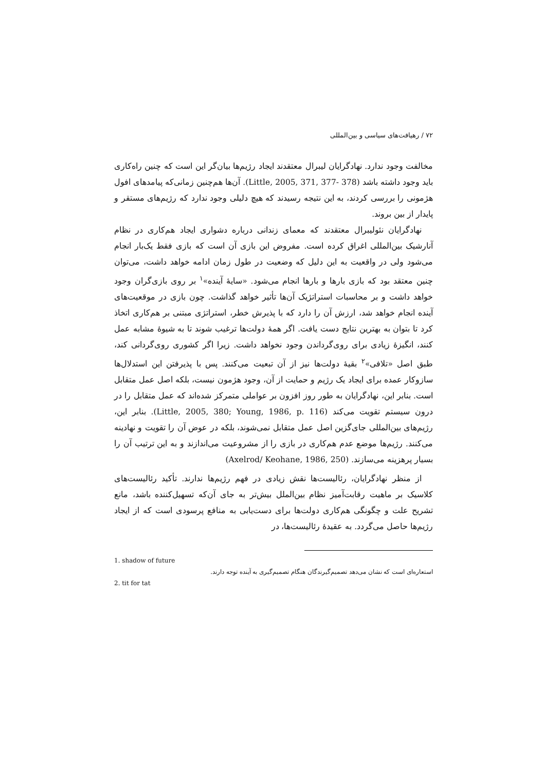۷۲ / رهیافت‌های سیاسی و بین‌المللی
مخالفت وجود ندارد. نهادگرایان لیبرال معتقدند ایجاد رژیم‌ها بیان‌گر این است که چنین راه‌کاری باید وجود داشته باشد (Little, 2005, 371, 377- 378). آن‌ها هم‌چنین زمانی‌که پیامدهای افول هژمونی را بررسی کردند، به این نتیجه رسیدند که هیچ دلیلی وجود ندارد که رژیم‌های مستقر و پایدار از بین بروند.
نهادگرایان نئولیبرال معتقدند که معمای زندانی درباره دشواری ایجاد هم‌کاری در نظام آنارشیک بین‌المللی اغراق کرده است. مفروض این بازی آن است که بازی فقط یک‌بار انجام می‌شود ولی در واقعیت به این دلیل که وضعیت در طول زمان ادامه خواهد داشت، می‌توان چنین معتقد بود که بازی بارها و بارها انجام می‌شود. «سایهٔ آینده»<sup>۱</sup> بر روی بازی‌گران وجود خواهد داشت و بر محاسبات استراتژیک آن‌ها تأثیر خواهد گذاشت. چون بازی در موقعیت‌های آینده انجام خواهد شد، ارزش آن را دارد که با پذیرش خطر، استراتژی مبتنی بر هم‌کاری اتخاذ کرد تا بتوان به بهترین نتایج دست یافت. اگر همهٔ دولت‌ها ترغیب شوند تا به شیوهٔ مشابه عمل کنند، انگیزهٔ زیادی برای روی‌گرداندن وجود نخواهد داشت. زیرا اگر کشوری روی‌گردانی کند، طبق اصل «تلافی»<sup>۲</sup> بقیهٔ دولت‌ها نیز از آن تبعیت می‌کنند. پس با پذیرفتن این استدلال‌ها سازوکار عمده برای ایجاد یک رژیم و حمایت از آن، وجود هژمون نیست، بلکه اصل عمل متقابل است. بنابر این، نهادگرایان به طور روز افزون بر عواملی متمرکز شده‌اند که عمل متقابل را در درون سیستم تقویت می‌کند (Little, 2005, 380; Young, 1986, p. 116). بنابر این، رژیم‌های بین‌المللی جای‌گزین اصل عمل متقابل نمی‌شوند، بلکه در عوض آن را تقویت و نهادینه می‌کنند. رژیم‌ها موضع عدم هم‌کاری در بازی را از مشروعیت می‌اندازند و به این ترتیب آن را بسیار پرهزینه می‌سازند. (Axelrod/ Keohane, 1986, 250)
از منظر نهادگرایان، رئالیست‌ها نقش زیادی در فهم رژیم‌ها ندارند. تأکید رئالیست‌های کلاسیک بر ماهیت رقابت‌آمیز نظام بین‌الملل بیش‌تر به جای آن‌که تسهیل‌کننده باشد، مانع تشریح علت و چگونگی هم‌کاری دولت‌ها برای دست‌یابی به منافع پرسودی است که از ایجاد رژیم‌ها حاصل می‌گردد. به عقیدهٔ رئالیست‌ها، در
1. shadow of future
استعاره‌ای است که نشان می‌دهد تصمیم‌گیرندگان هنگام تصمیم‌گیری به آینده توجه دارند.
2. tit for tat